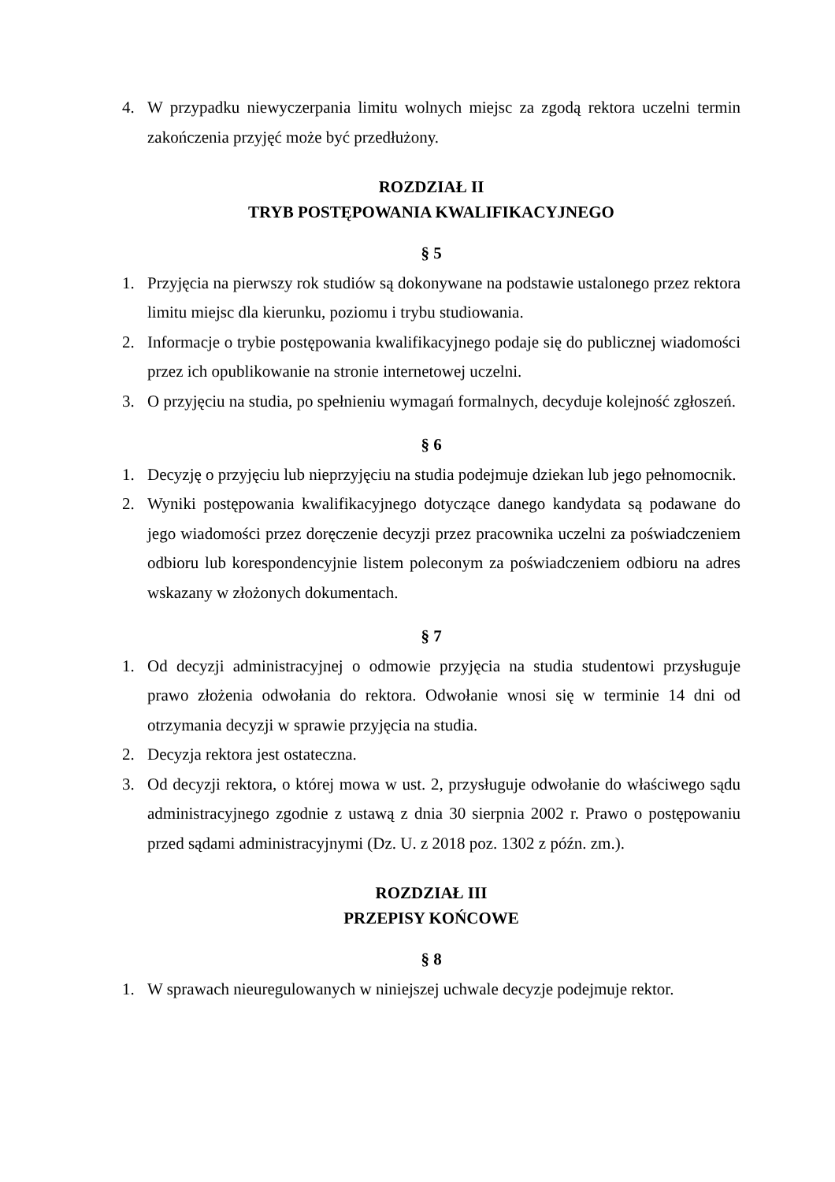4. W przypadku niewyczerpania limitu wolnych miejsc za zgodą rektora uczelni termin zakończenia przyjęć może być przedłużony.
ROZDZIAŁ II
TRYB POSTĘPOWANIA KWALIFIKACYJNEGO
§ 5
1. Przyjęcia na pierwszy rok studiów są dokonywane na podstawie ustalonego przez rektora limitu miejsc dla kierunku, poziomu i trybu studiowania.
2. Informacje o trybie postępowania kwalifikacyjnego podaje się do publicznej wiadomości przez ich opublikowanie na stronie internetowej uczelni.
3. O przyjęciu na studia, po spełnieniu wymagań formalnych, decyduje kolejność zgłoszeń.
§ 6
1. Decyzję o przyjęciu lub nieprzyjęciu na studia podejmuje dziekan lub jego pełnomocnik.
2. Wyniki postępowania kwalifikacyjnego dotyczące danego kandydata są podawane do jego wiadomości przez doręczenie decyzji przez pracownika uczelni za poświadczeniem odbioru lub korespondencyjnie listem poleconym za poświadczeniem odbioru na adres wskazany w złożonych dokumentach.
§ 7
1. Od decyzji administracyjnej o odmowie przyjęcia na studia studentowi przysługuje prawo złożenia odwołania do rektora. Odwołanie wnosi się w terminie 14 dni od otrzymania decyzji w sprawie przyjęcia na studia.
2. Decyzja rektora jest ostateczna.
3. Od decyzji rektora, o której mowa w ust. 2, przysługuje odwołanie do właściwego sądu administracyjnego zgodnie z ustawą z dnia 30 sierpnia 2002 r. Prawo o postępowaniu przed sądami administracyjnymi (Dz. U. z 2018 poz. 1302 z późn. zm.).
ROZDZIAŁ III
PRZEPISY KOŃCOWE
§ 8
1. W sprawach nieuregulowanych w niniejszej uchwale decyzje podejmuje rektor.